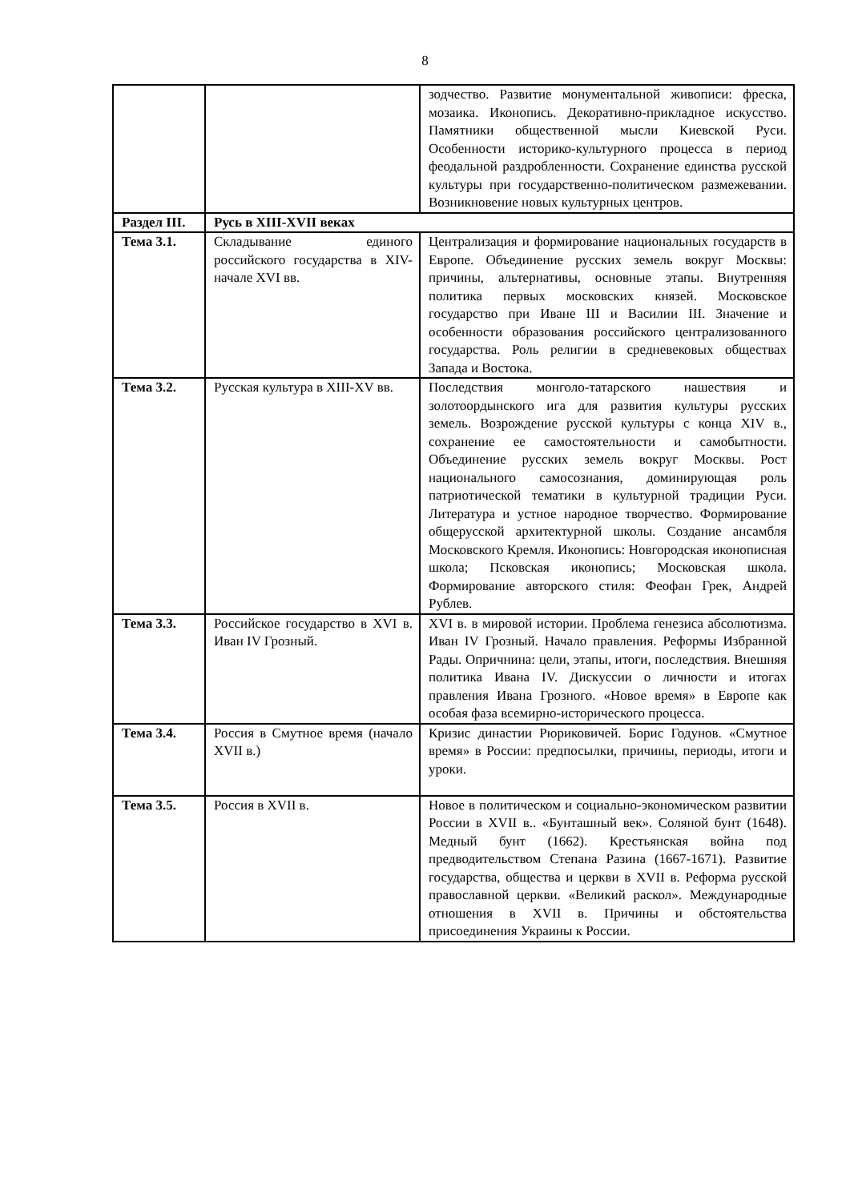8
| | | зодчество. Развитие монументальной живописи: фреска, мозаика. Иконопись. Декоративно-прикладное искусство. Памятники общественной мысли Киевской Руси. Особенности историко-культурного процесса в период феодальной раздробленности. Сохранение единства русской культуры при государственно-политическом размежевании. Возникновение новых культурных центров. |
| Раздел III. | Русь в XIII-XVII веках | |
| Тема 3.1. | Складывание единого российского государства в XIV- начале XVI вв. | Централизация и формирование национальных государств в Европе. Объединение русских земель вокруг Москвы: причины, альтернативы, основные этапы. Внутренняя политика первых московских князей. Московское государство при Иване III и Василии III. Значение и особенности образования российского централизованного государства. Роль религии в средневековых обществах Запада и Востока. |
| Тема 3.2. | Русская культура в XIII-XV вв. | Последствия монголо-татарского нашествия и золотоордынского ига для развития культуры русских земель. Возрождение русской культуры с конца XIV в., сохранение ее самостоятельности и самобытности. Объединение русских земель вокруг Москвы. Рост национального самосознания, доминирующая роль патриотической тематики в культурной традиции Руси. Литература и устное народное творчество. Формирование общерусской архитектурной школы. Создание ансамбля Московского Кремля. Иконопись: Новгородская иконописная школа; Псковская иконопись; Московская школа. Формирование авторского стиля: Феофан Грек, Андрей Рублев. |
| Тема 3.3. | Российское государство в XVI в. Иван IV Грозный. | XVI в. в мировой истории. Проблема генезиса абсолютизма. Иван IV Грозный. Начало правления. Реформы Избранной Рады. Опричнина: цели, этапы, итоги, последствия. Внешняя политика Ивана IV. Дискуссии о личности и итогах правления Ивана Грозного. «Новое время» в Европе как особая фаза всемирно-исторического процесса. |
| Тема 3.4. | Россия в Смутное время (начало XVII в.) | Кризис династии Рюриковичей. Борис Годунов. «Смутное время» в России: предпосылки, причины, периоды, итоги и уроки. |
| Тема 3.5. | Россия в XVII в. | Новое в политическом и социально-экономическом развитии России в XVII в.. «Бунташный век». Соляной бунт (1648). Медный бунт (1662). Крестьянская война под предводительством Степана Разина (1667-1671). Развитие государства, общества и церкви в XVII в. Реформа русской православной церкви. «Великий раскол». Международные отношения в XVII в. Причины и обстоятельства присоединения Украины к России. |